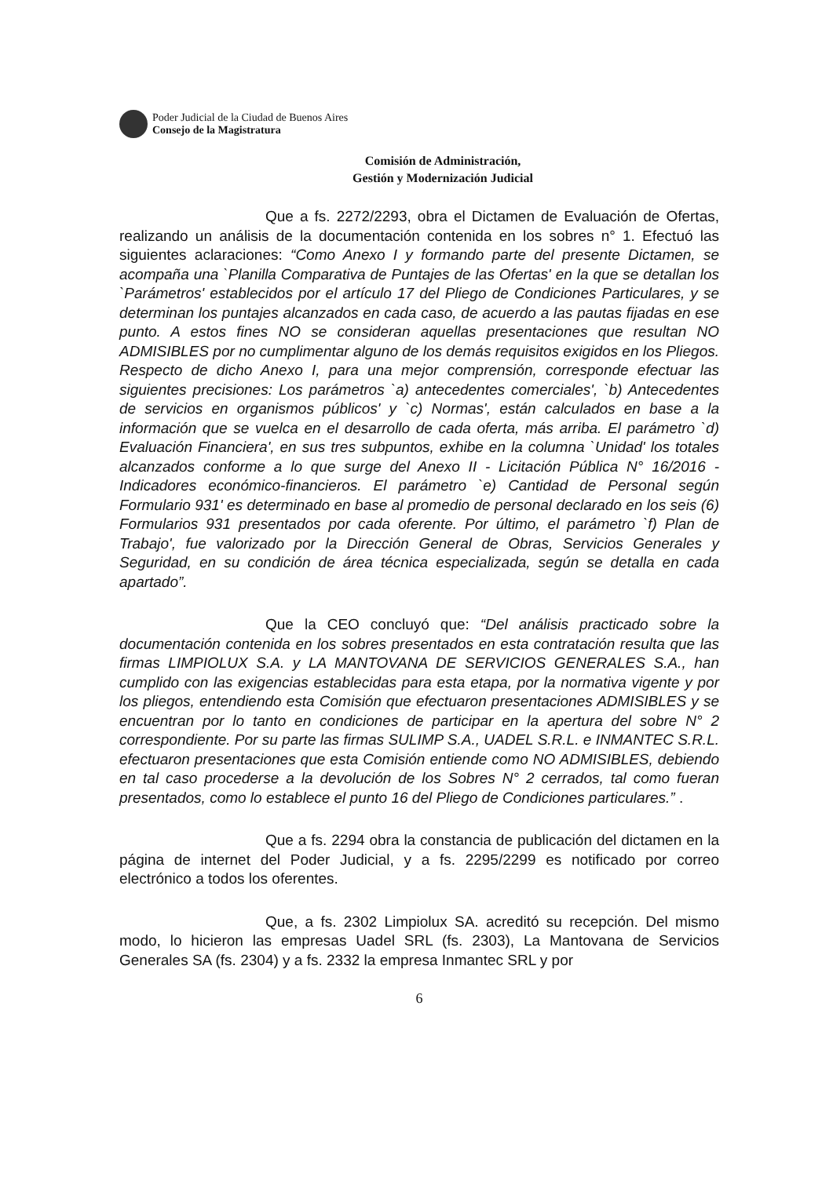Poder Judicial de la Ciudad de Buenos Aires
Consejo de la Magistratura
Comisión de Administración,
Gestión y Modernización Judicial
Que a fs. 2272/2293, obra el Dictamen de Evaluación de Ofertas, realizando un análisis de la documentación contenida en los sobres n° 1. Efectuó las siguientes aclaraciones: “Como Anexo I y formando parte del presente Dictamen, se acompaña una `Planilla Comparativa de Puntajes de las Ofertas' en la que se detallan los `Parámetros' establecidos por el artículo 17 del Pliego de Condiciones Particulares, y se determinan los puntajes alcanzados en cada caso, de acuerdo a las pautas fijadas en ese punto. A estos fines NO se consideran aquellas presentaciones que resultan NO ADMISIBLES por no cumplimentar alguno de los demás requisitos exigidos en los Pliegos. Respecto de dicho Anexo I, para una mejor comprensión, corresponde efectuar las siguientes precisiones: Los parámetros `a) antecedentes comerciales', `b) Antecedentes de servicios en organismos públicos' y `c) Normas', están calculados en base a la información que se vuelca en el desarrollo de cada oferta, más arriba. El parámetro `d) Evaluación Financiera', en sus tres subpuntos, exhibe en la columna `Unidad' los totales alcanzados conforme a lo que surge del Anexo II - Licitación Pública N° 16/2016 - Indicadores económico-financieros. El parámetro `e) Cantidad de Personal según Formulario 931' es determinado en base al promedio de personal declarado en los seis (6) Formularios 931 presentados por cada oferente. Por último, el parámetro `f) Plan de Trabajo', fue valorizado por la Dirección General de Obras, Servicios Generales y Seguridad, en su condición de área técnica especializada, según se detalla en cada apartado”.
Que la CEO concluyó que: “Del análisis practicado sobre la documentación contenida en los sobres presentados en esta contratación resulta que las firmas LIMPIOLUX S.A. y LA MANTOVANA DE SERVICIOS GENERALES S.A., han cumplido con las exigencias establecidas para esta etapa, por la normativa vigente y por los pliegos, entendiendo esta Comisión que efectuaron presentaciones ADMISIBLES y se encuentran por lo tanto en condiciones de participar en la apertura del sobre N° 2 correspondiente. Por su parte las firmas SULIMP S.A., UADEL S.R.L. e INMANTEC S.R.L. efectuaron presentaciones que esta Comisión entiende como NO ADMISIBLES, debiendo en tal caso procederse a la devolución de los Sobres N° 2 cerrados, tal como fueran presentados, como lo establece el punto 16 del Pliego de Condiciones particulares.” .
Que a fs. 2294 obra la constancia de publicación del dictamen en la página de internet del Poder Judicial, y a fs. 2295/2299 es notificado por correo electrónico a todos los oferentes.
Que, a fs. 2302 Limpiolux SA. acreditó su recepción. Del mismo modo, lo hicieron las empresas Uadel SRL (fs. 2303), La Mantovana de Servicios Generales SA (fs. 2304) y a fs. 2332 la empresa Inmantec SRL y por
6